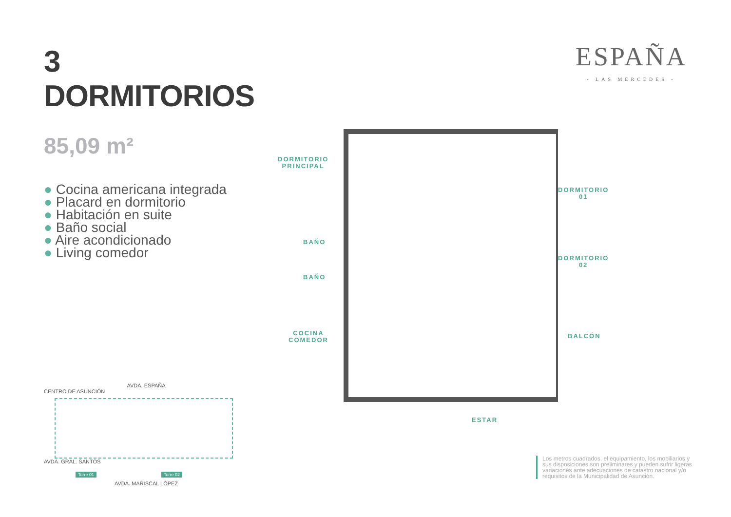3 DORMITORIOS
85,09 m²
● Cocina americana integrada
● Placard en dormitorio
● Habitación en suite
● Baño social
● Aire acondicionado
● Living comedor
ESPAÑA
- LAS MERCEDES -
DORMITORIO
PRINCIPAL
DORMITORIO
01
BAÑO
DORMITORIO
02
BAÑO
COCINA
COMEDOR
BALCÓN
ESTAR
AVDA. ESPAÑA
CENTRO DE ASUNCIÓN
AVDA. GRAL. SANTOS
Torre 01 Torre 02
AVDA. MARISCAL LÓPEZ
Los metros cuadrados, el equipamiento, los mobiliarios y sus disposiciones son preliminares y pueden sufrir ligeras variaciones ante adecuaciones de catastro nacional y/o requisitos de la Municipalidad de Asunción.